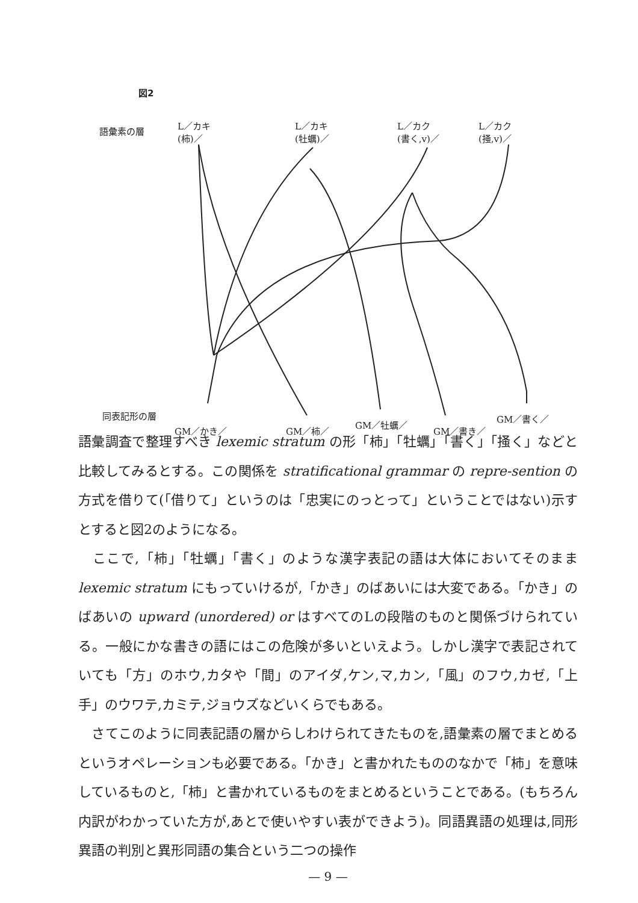図2
語彙素の層
L／カキ
(柿)／
L／カキ
(牡蠣)／
L／カク
(書く,v)／
L／カク
(掻,v)／
同表記形の層
GM／かき／ GM／柿／
GM／牡蠣／
GM／書き／
GM／書く／
語彙調査で整理すべき lexemic stratum の形「柿」「牡蠣」「書く」「掻く」などと比較してみるとする。この関係を stratificational grammar の repre-sention の方式を借りて(「借りて」というのは「忠実にのっとって」ということではない)示すとすると図2のようになる。
　ここで,「柿」「牡蠣」「書く」のような漢字表記の語は大体においてそのまま lexemic stratum にもっていけるが,「かき」のばあいには大変である。「かき」のばあいの upward (unordered) or はすべてのLの段階のものと関係づけられている。一般にかな書きの語にはこの危険が多いといえよう。しかし漢字で表記されていても「方」のホウ,カタや「間」のアイダ,ケン,マ,カン,「風」のフウ,カゼ,「上手」のウワテ,カミテ,ジョウズなどいくらでもある。
　さてこのように同表記語の層からしわけられてきたものを,語彙素の層でまとめるというオペレーションも必要である。「かき」と書かれたもののなかで「柿」を意味しているものと,「柿」と書かれているものをまとめるということである。(もちろん内訳がわかっていた方が,あとで使いやすい表ができよう)。同語異語の処理は,同形異語の判別と異形同語の集合という二つの操作
— 9 —